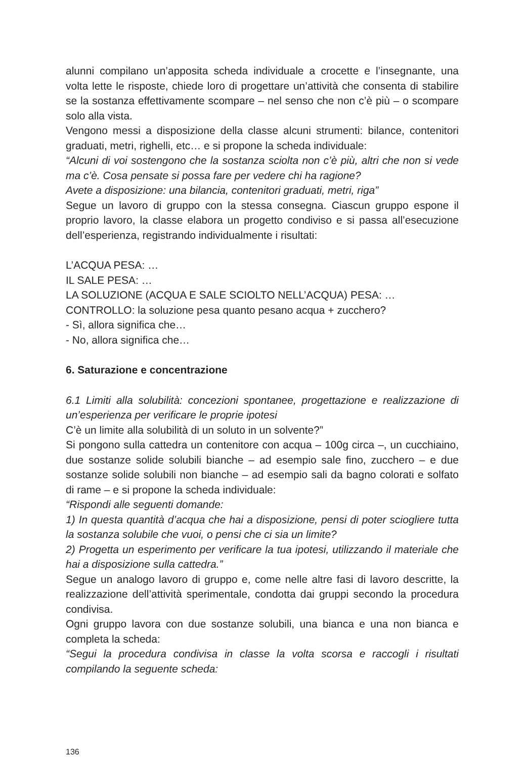alunni compilano un’apposita scheda individuale a crocette e l’insegnante, una volta lette le risposte, chiede loro di progettare un’attività che consenta di stabilire se la sostanza effettivamente scompare – nel senso che non c’è più – o scompare solo alla vista.
Vengono messi a disposizione della classe alcuni strumenti: bilance, contenitori graduati, metri, righelli, etc… e si propone la scheda individuale:
“Alcuni di voi sostengono che la sostanza sciolta non c’è più, altri che non si vede ma c’è. Cosa pensate si possa fare per vedere chi ha ragione?
Avete a disposizione: una bilancia, contenitori graduati, metri, riga”
Segue un lavoro di gruppo con la stessa consegna. Ciascun gruppo espone il proprio lavoro, la classe elabora un progetto condiviso e si passa all’esecuzione dell’esperienza, registrando individualmente i risultati:
L’ACQUA PESA: …
IL SALE PESA: …
LA SOLUZIONE (ACQUA E SALE SCIOLTO NELL’ACQUA) PESA: …
CONTROLLO: la soluzione pesa quanto pesano acqua + zucchero?
- Sì, allora significa che…
- No, allora significa che…
6. Saturazione e concentrazione
6.1 Limiti alla solubilità: concezioni spontanee, progettazione e realizzazione di un’esperienza per verificare le proprie ipotesi
C’è un limite alla solubilità di un soluto in un solvente?”
Si pongono sulla cattedra un contenitore con acqua – 100g circa –, un cucchiaino, due sostanze solide solubili bianche – ad esempio sale fino, zucchero – e due sostanze solide solubili non bianche – ad esempio sali da bagno colorati e solfato di rame – e si propone la scheda individuale:
“Rispondi alle seguenti domande:
1) In questa quantità d’acqua che hai a disposizione, pensi di poter sciogliere tutta la sostanza solubile che vuoi, o pensi che ci sia un limite?
2) Progetta un esperimento per verificare la tua ipotesi, utilizzando il materiale che hai a disposizione sulla cattedra.”
Segue un analogo lavoro di gruppo e, come nelle altre fasi di lavoro descritte, la realizzazione dell’attività sperimentale, condotta dai gruppi secondo la procedura condivisa.
Ogni gruppo lavora con due sostanze solubili, una bianca e una non bianca e completa la scheda:
“Segui la procedura condivisa in classe la volta scorsa e raccogli i risultati compilando la seguente scheda:
136